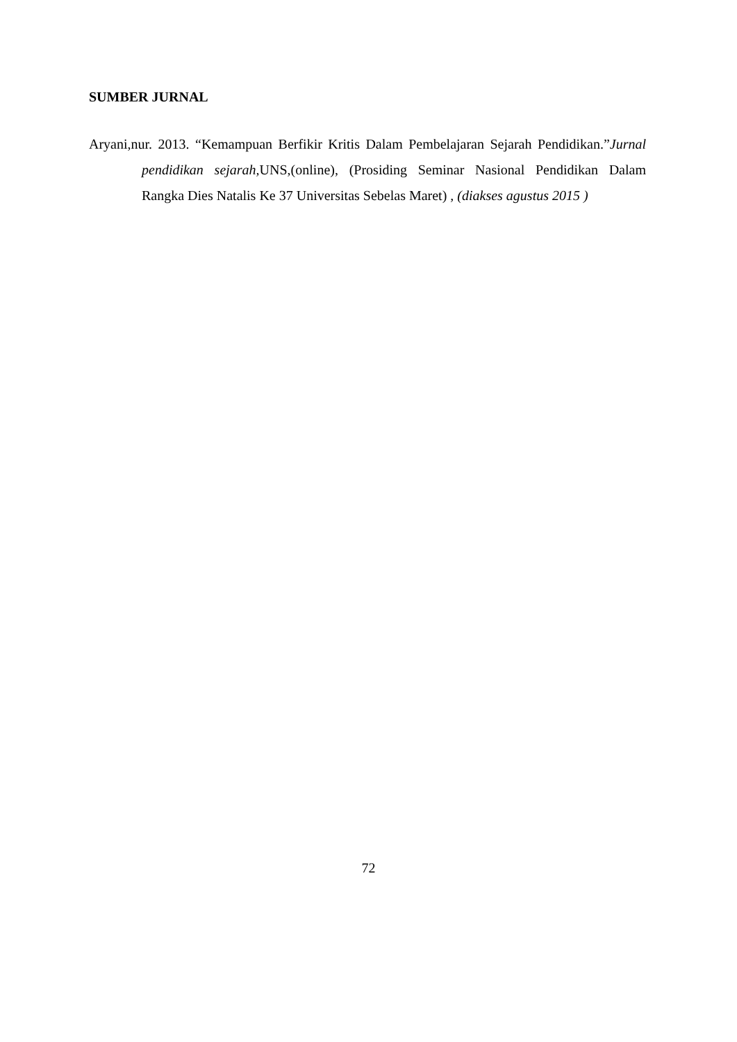SUMBER JURNAL
Aryani,nur. 2013. “Kemampuan Berfikir Kritis Dalam Pembelajaran Sejarah Pendidikan.”Jurnal pendidikan sejarah, UNS,(online), (Prosiding Seminar Nasional Pendidikan Dalam Rangka Dies Natalis Ke 37 Universitas Sebelas Maret) , (diakses agustus 2015 )
72